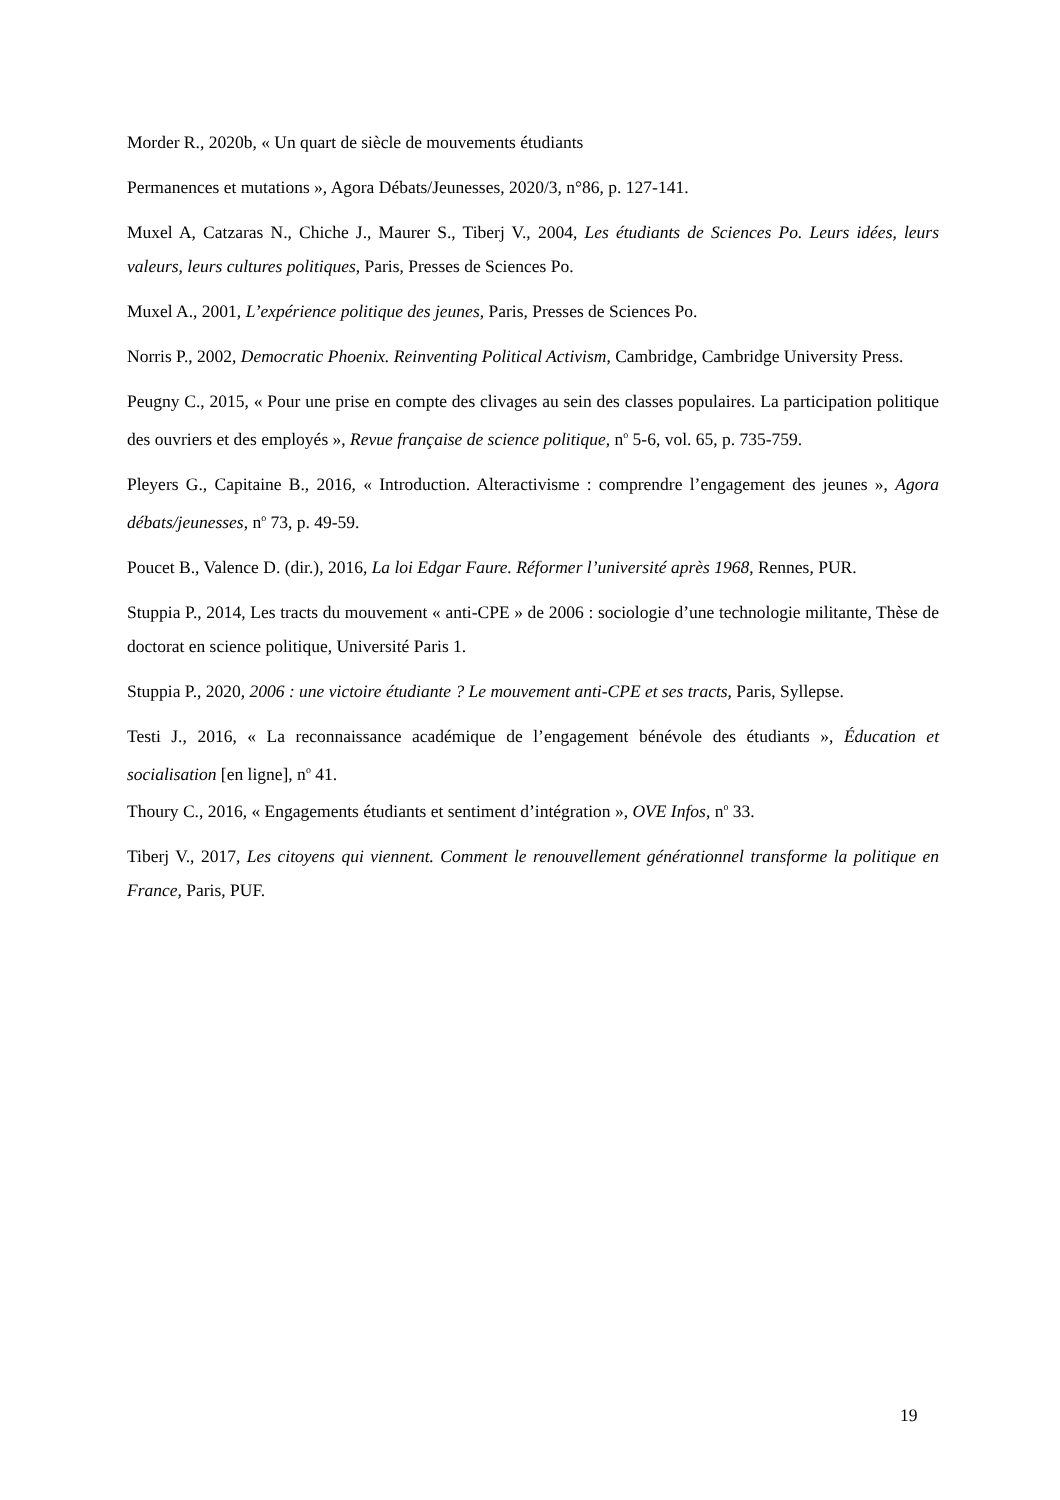Morder R., 2020b, « Un quart de siècle de mouvements étudiants
Permanences et mutations », Agora Débats/Jeunesses, 2020/3, n°86, p. 127-141.
Muxel A, Catzaras N., Chiche J., Maurer S., Tiberj V., 2004, Les étudiants de Sciences Po. Leurs idées, leurs valeurs, leurs cultures politiques, Paris, Presses de Sciences Po.
Muxel A., 2001, L’expérience politique des jeunes, Paris, Presses de Sciences Po.
Norris P., 2002, Democratic Phoenix. Reinventing Political Activism, Cambridge, Cambridge University Press.
Peugny C., 2015, « Pour une prise en compte des clivages au sein des classes populaires. La participation politique des ouvriers et des employés », Revue française de science politique, n<sup>o</sup> 5-6, vol. 65, p. 735-759.
Pleyers G., Capitaine B., 2016, « Introduction. Alteractivisme : comprendre l’engagement des jeunes », Agora débats/jeunesses, n<sup>o</sup> 73, p. 49-59.
Poucet B., Valence D. (dir.), 2016, La loi Edgar Faure. Réformer l’université après 1968, Rennes, PUR.
Stuppia P., 2014, Les tracts du mouvement « anti-CPE » de 2006 : sociologie d’une technologie militante, Thèse de doctorat en science politique, Université Paris 1.
Stuppia P., 2020, 2006 : une victoire étudiante ? Le mouvement anti-CPE et ses tracts, Paris, Syllepse.
Testi J., 2016, « La reconnaissance académique de l’engagement bénévole des étudiants », Éducation et socialisation [en ligne], n<sup>o</sup> 41.
Thoury C., 2016, « Engagements étudiants et sentiment d’intégration », OVE Infos, n<sup>o</sup> 33.
Tiberj V., 2017, Les citoyens qui viennent. Comment le renouvellement générationnel transforme la politique en France, Paris, PUF.
19